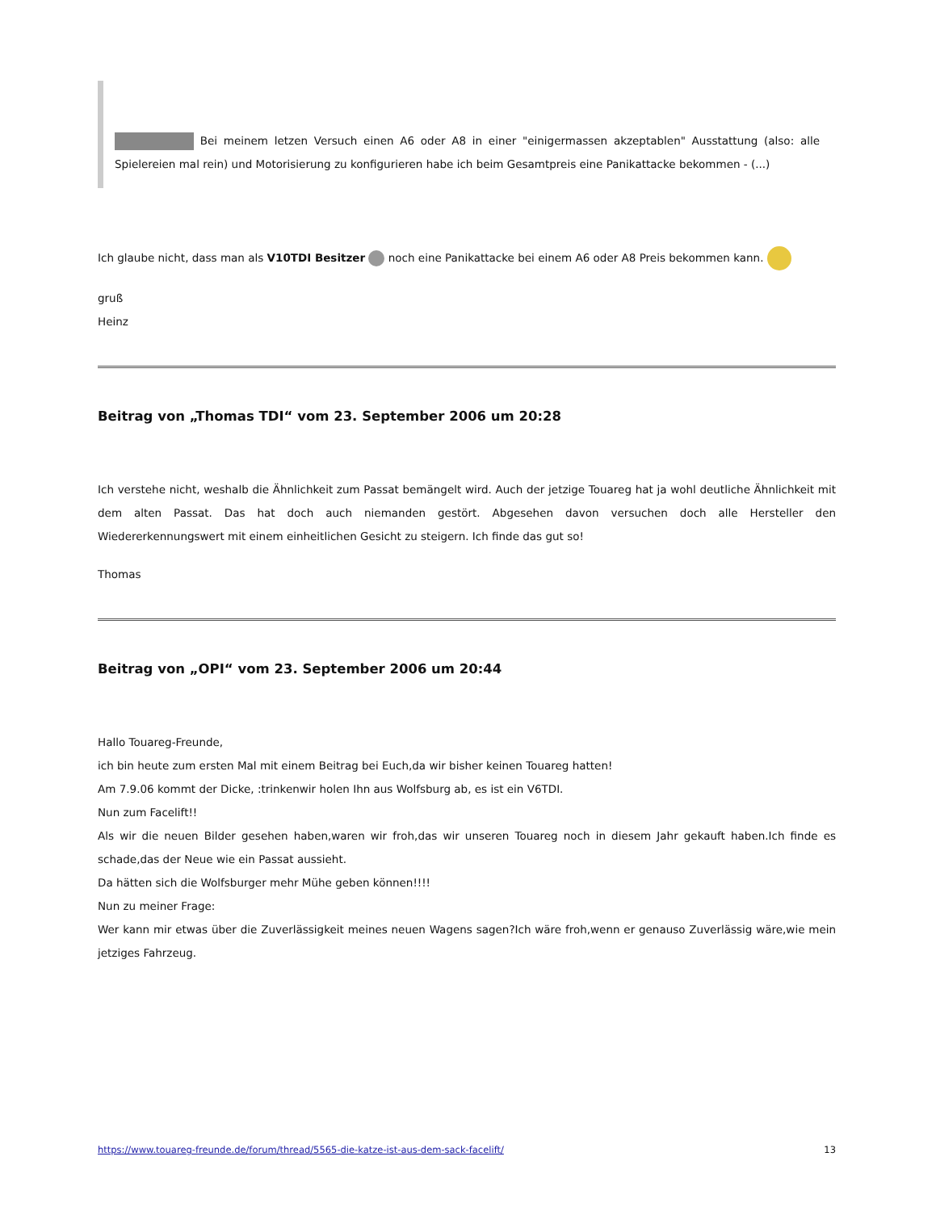Bei meinem letzen Versuch einen A6 oder A8 in einer "einigermassen akzeptablen" Ausstattung (also: alle Spielereien mal rein) und Motorisierung zu konfigurieren habe ich beim Gesamtpreis eine Panikattacke bekommen - (...)
Ich glaube nicht, dass man als V10TDI Besitzer noch eine Panikattacke bei einem A6 oder A8 Preis bekommen kann.
gruß
Heinz
Beitrag von „Thomas TDI“ vom 23. September 2006 um 20:28
Ich verstehe nicht, weshalb die Ähnlichkeit zum Passat bemängelt wird. Auch der jetzige Touareg hat ja wohl deutliche Ähnlichkeit mit dem alten Passat. Das hat doch auch niemanden gestört. Abgesehen davon versuchen doch alle Hersteller den Wiedererkennungswert mit einem einheitlichen Gesicht zu steigern. Ich finde das gut so!
Thomas
Beitrag von „OPI“ vom 23. September 2006 um 20:44
Hallo Touareg-Freunde,
ich bin heute zum ersten Mal mit einem Beitrag bei Euch,da wir bisher keinen Touareg hatten!
Am 7.9.06 kommt der Dicke, :trinkenwir holen Ihn aus Wolfsburg ab, es ist ein V6TDI.
Nun zum Facelift!!
Als wir die neuen Bilder gesehen haben,waren wir froh,das wir unseren Touareg noch in diesem Jahr gekauft haben.Ich finde es schade,das der Neue wie ein Passat aussieht.
Da hätten sich die Wolfsburger mehr Mühe geben können!!!!
Nun zu meiner Frage:
Wer kann mir etwas über die Zuverlässigkeit meines neuen Wagens sagen?Ich wäre froh,wenn er genauso Zuverlässig wäre,wie mein jetziges Fahrzeug.
https://www.touareg-freunde.de/forum/thread/5565-die-katze-ist-aus-dem-sack-facelift/ 13